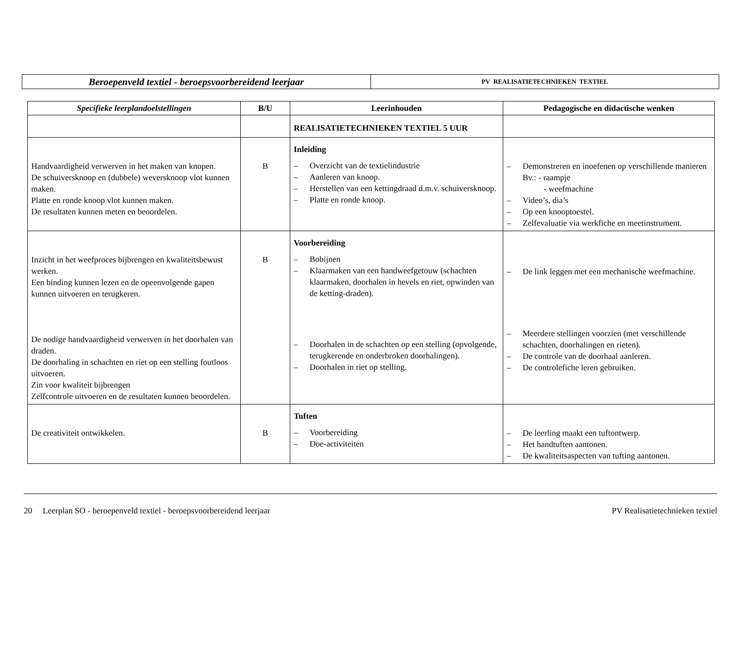| Beroepenveld textiel - beroepsvoorbereidend leerjaar | PV REALISATIETECHNIEKEN TEXTIEL |
| Specifieke leerplandoelstellingen | B/U | Leerinhouden | Pedagogische en didactische wenken |
| --- | --- | --- | --- |
| | | REALISATIETECHNIEKEN TEXTIEL 5 UUR | |
| Handvaardigheid verwerven in het maken van knopen. De schuiversknoop en (dubbele) weversknoop vlot kunnen maken. Platte en ronde knoop vlot kunnen maken. De resultaten kunnen meten en beoordelen. | B | Inleiding – Overzicht van de textielindustrie – Aanleren van knoop. – Herstellen van een kettingdraad d.m.v. schuiversknoop. – Platte en ronde knoop. | – Demonstreren en inoefenen op verschillende manieren Bv.: - raampje - weefmachine – Video’s, dia’s – Op een knooptoestel. – Zelfevaluatie via werkfiche en meetinstrument. |
| Inzicht in het weefproces bijbrengen en kwaliteitsbewust werken. Een binding kunnen lezen en de opeenvolgende gapen kunnen uitvoeren en terugkeren. De nodige handvaardigheid verwerven in het doorhalen van draden. De doorhaling in schachten en riet op een stelling foutloos uitvoeren. Zin voor kwaliteit bijbrengen Zelfcontrole uitvoeren en de resultaten kunnen beoordelen. | B | Voorbereiding – Bobijnen – Klaarmaken van een handweefgetouw (schachten klaarmaken, doorhalen in hevels en riet, opwinden van de ketting-draden). – Doorhalen in de schachten op een stelling (opvolgende, terugkerende en onderbroken doorhalingen). – Doorhalen in riet op stelling. | – De link leggen met een mechanische weefmachine. – Meerdere stellingen voorzien (met verschillende schachten, doorhalingen en rieten). – De controle van de doorhaal aanleren. – De controlefiche leren gebruiken. |
| De creativiteit ontwikkelen. | B | Tuften – Voorbereiding – Doe-activiteiten | – De leerling maakt een tuftontwerp. – Het handtuften aantonen. – De kwaliteitsaspecten van tufting aantonen. |
20 Leerplan SO - beroepenveld textiel - beroepsvoorbereidend leerjaar PV Realisatietechnieken textiel